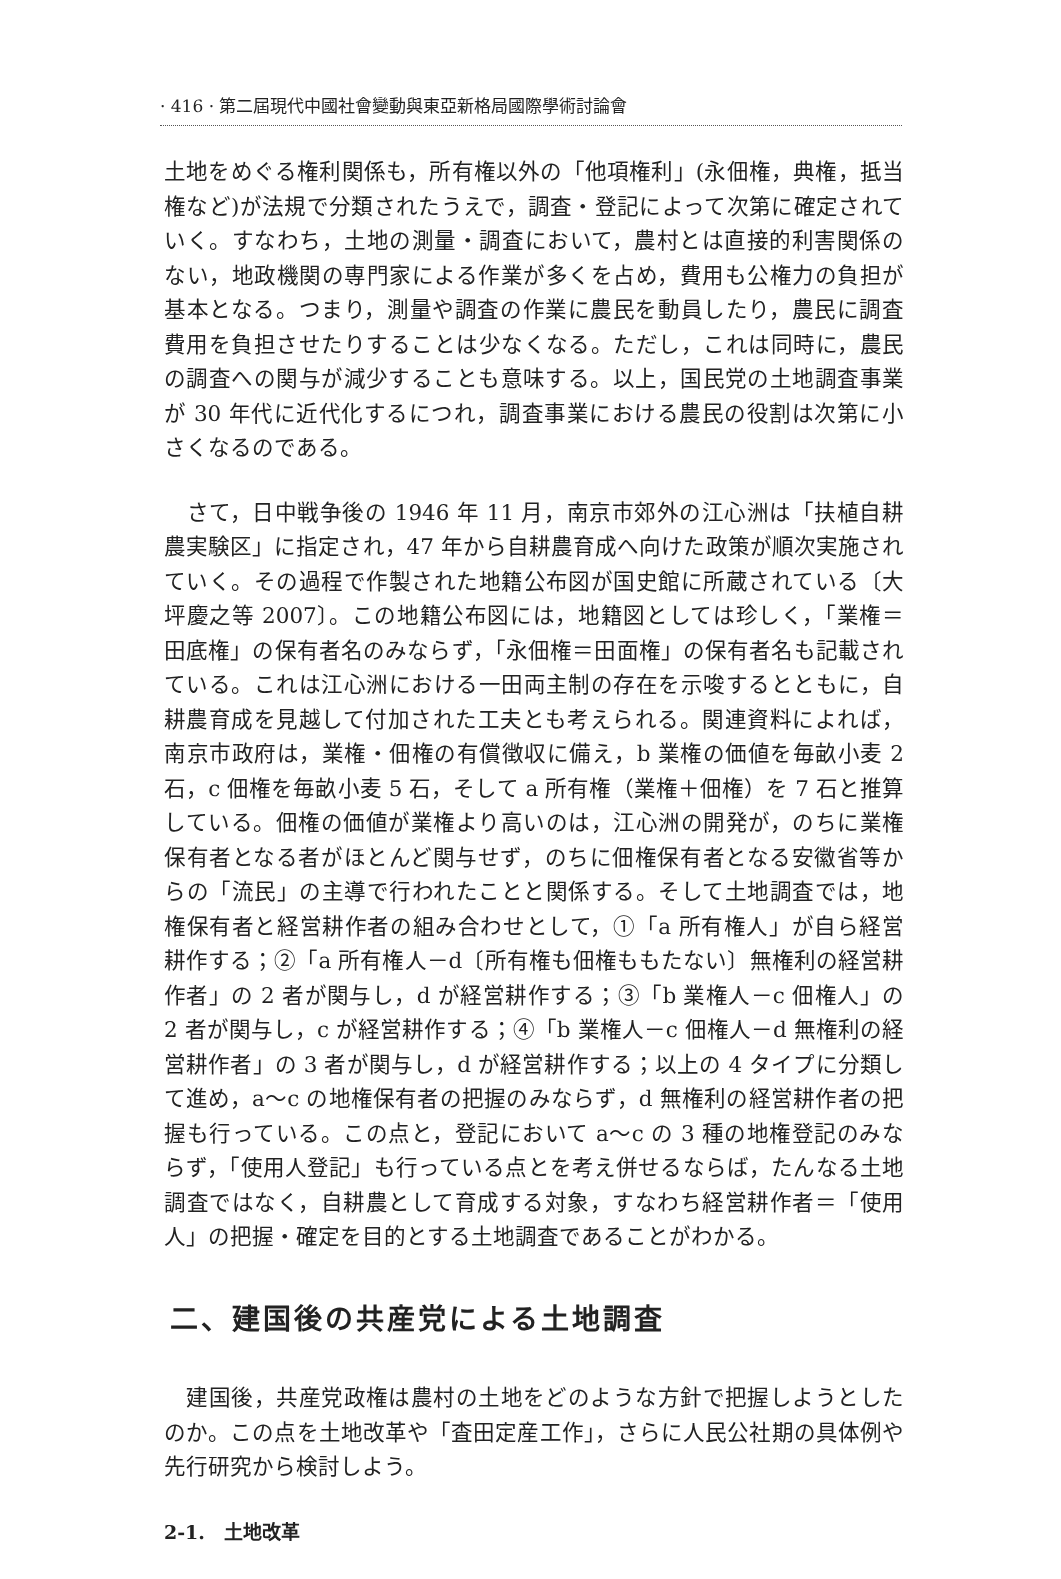· 416 · 第二屆現代中國社會變動與東亞新格局國際學術討論會
土地をめぐる権利関係も，所有権以外の「他項権利」(永佃権，典権，抵当権など)が法規で分類されたうえで，調査・登記によって次第に確定されていく。すなわち，土地の測量・調査において，農村とは直接的利害関係のない，地政機関の専門家による作業が多くを占め，費用も公権力の負担が基本となる。つまり，測量や調査の作業に農民を動員したり，農民に調査費用を負担させたりすることは少なくなる。ただし，これは同時に，農民の調査への関与が減少することも意味する。以上，国民党の土地調査事業が 30 年代に近代化するにつれ，調査事業における農民の役割は次第に小さくなるのである。
　さて，日中戦争後の 1946 年 11 月，南京市郊外の江心洲は「扶植自耕農実験区」に指定され，47 年から自耕農育成へ向けた政策が順次実施されていく。その過程で作製された地籍公布図が国史館に所蔵されている〔大坪慶之等 2007〕。この地籍公布図には，地籍図としては珍しく，「業権＝田底権」の保有者名のみならず，「永佃権＝田面権」の保有者名も記載されている。これは江心洲における一田両主制の存在を示唆するとともに，自耕農育成を見越して付加された工夫とも考えられる。関連資料によれば，南京市政府は，業権・佃権の有償徴収に備え，b 業権の価値を毎畝小麦 2 石，c 佃権を毎畝小麦 5 石，そして a 所有権（業権＋佃権）を 7 石と推算している。佃権の価値が業権より高いのは，江心洲の開発が，のちに業権保有者となる者がほとんど関与せず，のちに佃権保有者となる安徽省等からの「流民」の主導で行われたことと関係する。そして土地調査では，地権保有者と経営耕作者の組み合わせとして，①「a 所有権人」が自ら経営耕作する；②「a 所有権人－d〔所有権も佃権ももたない〕無権利の経営耕作者」の 2 者が関与し，d が経営耕作する；③「b 業権人－c 佃権人」の 2 者が関与し，c が経営耕作する；④「b 業権人－c 佃権人－d 無権利の経営耕作者」の 3 者が関与し，d が経営耕作する；以上の 4 タイプに分類して進め，a～c の地権保有者の把握のみならず，d 無権利の経営耕作者の把握も行っている。この点と，登記において a～c の 3 種の地権登記のみならず，「使用人登記」も行っている点とを考え併せるならば，たんなる土地調査ではなく，自耕農として育成する対象，すなわち経営耕作者＝「使用人」の把握・確定を目的とする土地調査であることがわかる。
二、建国後の共産党による土地調査
　建国後，共産党政権は農村の土地をどのような方針で把握しようとしたのか。この点を土地改革や「査田定産工作」，さらに人民公社期の具体例や先行研究から検討しよう。
2-1.　土地改革